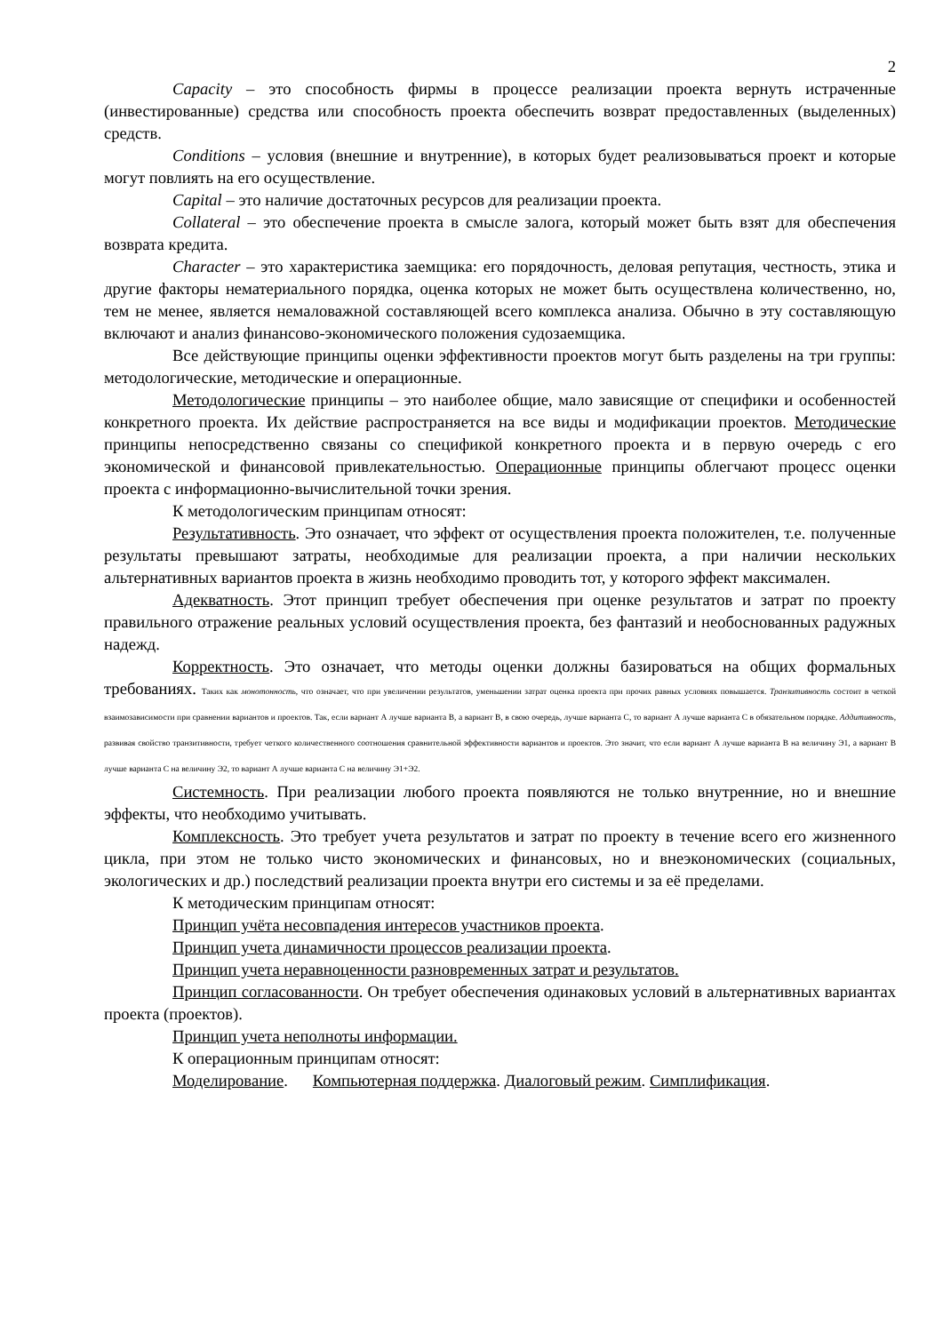2
Capacity – это способность фирмы в процессе реализации проекта вернуть истраченные (инвестированные) средства или способность проекта обеспечить возврат предоставленных (выделенных) средств.
Conditions – условия (внешние и внутренние), в которых будет реализовываться проект и которые могут повлиять на его осуществление.
Capital – это наличие достаточных ресурсов для реализации проекта.
Collateral – это обеспечение проекта в смысле залога, который может быть взят для обеспечения возврата кредита.
Character – это характеристика заемщика: его порядочность, деловая репутация, честность, этика и другие факторы нематериального порядка, оценка которых не может быть осуществлена количественно, но, тем не менее, является немаловажной составляющей всего комплекса анализа. Обычно в эту составляющую включают и анализ финансово-экономического положения судозаемщика.
Все действующие принципы оценки эффективности проектов могут быть разделены на три группы: методологические, методические и операционные.
Методологические принципы – это наиболее общие, мало зависящие от специфики и особенностей конкретного проекта. Их действие распространяется на все виды и модификации проектов. Методические принципы непосредственно связаны со спецификой конкретного проекта и в первую очередь с его экономической и финансовой привлекательностью. Операционные принципы облегчают процесс оценки проекта с информационно-вычислительной точки зрения.
К методологическим принципам относят:
Результативность. Это означает, что эффект от осуществления проекта положителен, т.е. полученные результаты превышают затраты, необходимые для реализации проекта, а при наличии нескольких альтернативных вариантов проекта в жизнь необходимо проводить тот, у которого эффект максимален.
Адекватность. Этот принцип требует обеспечения при оценке результатов и затрат по проекту правильного отражение реальных условий осуществления проекта, без фантазий и необоснованных радужных надежд.
Корректность. Это означает, что методы оценки должны базироваться на общих формальных требованиях. Таких как монотонность, что означает, что при увеличении результатов, уменьшении затрат оценка проекта при прочих равных условиях повышается. Транзитивность состоит в четкой взаимозависимости при сравнении вариантов и проектов. Так, если вариант А лучше варианта В, а вариант В, в свою очередь, лучше варианта С, то вариант А лучше варианта С в обязательном порядке. Аддитивность, развивая свойство транзитивности, требует четкого количественного соотношения сравнительной эффективности вариантов и проектов. Это значит, что если вариант А лучше варианта В на величину Э1, а вариант В лучше варианта С на величину Э2, то вариант А лучше варианта С на величину Э1+Э2.
Системность. При реализации любого проекта появляются не только внутренние, но и внешние эффекты, что необходимо учитывать.
Комплексность. Это требует учета результатов и затрат по проекту в течение всего его жизненного цикла, при этом не только чисто экономических и финансовых, но и внеэкономических (социальных, экологических и др.) последствий реализации проекта внутри его системы и за её пределами.
К методическим принципам относят:
Принцип учёта несовпадения интересов участников проекта.
Принцип учета динамичности процессов реализации проекта.
Принцип учета неравноценности разновременных затрат и результатов.
Принцип согласованности. Он требует обеспечения одинаковых условий в альтернативных вариантах проекта (проектов).
Принцип учета неполноты информации.
К операционным принципам относят:
Моделирование. Компьютерная поддержка. Диалоговый режим. Симплификация.